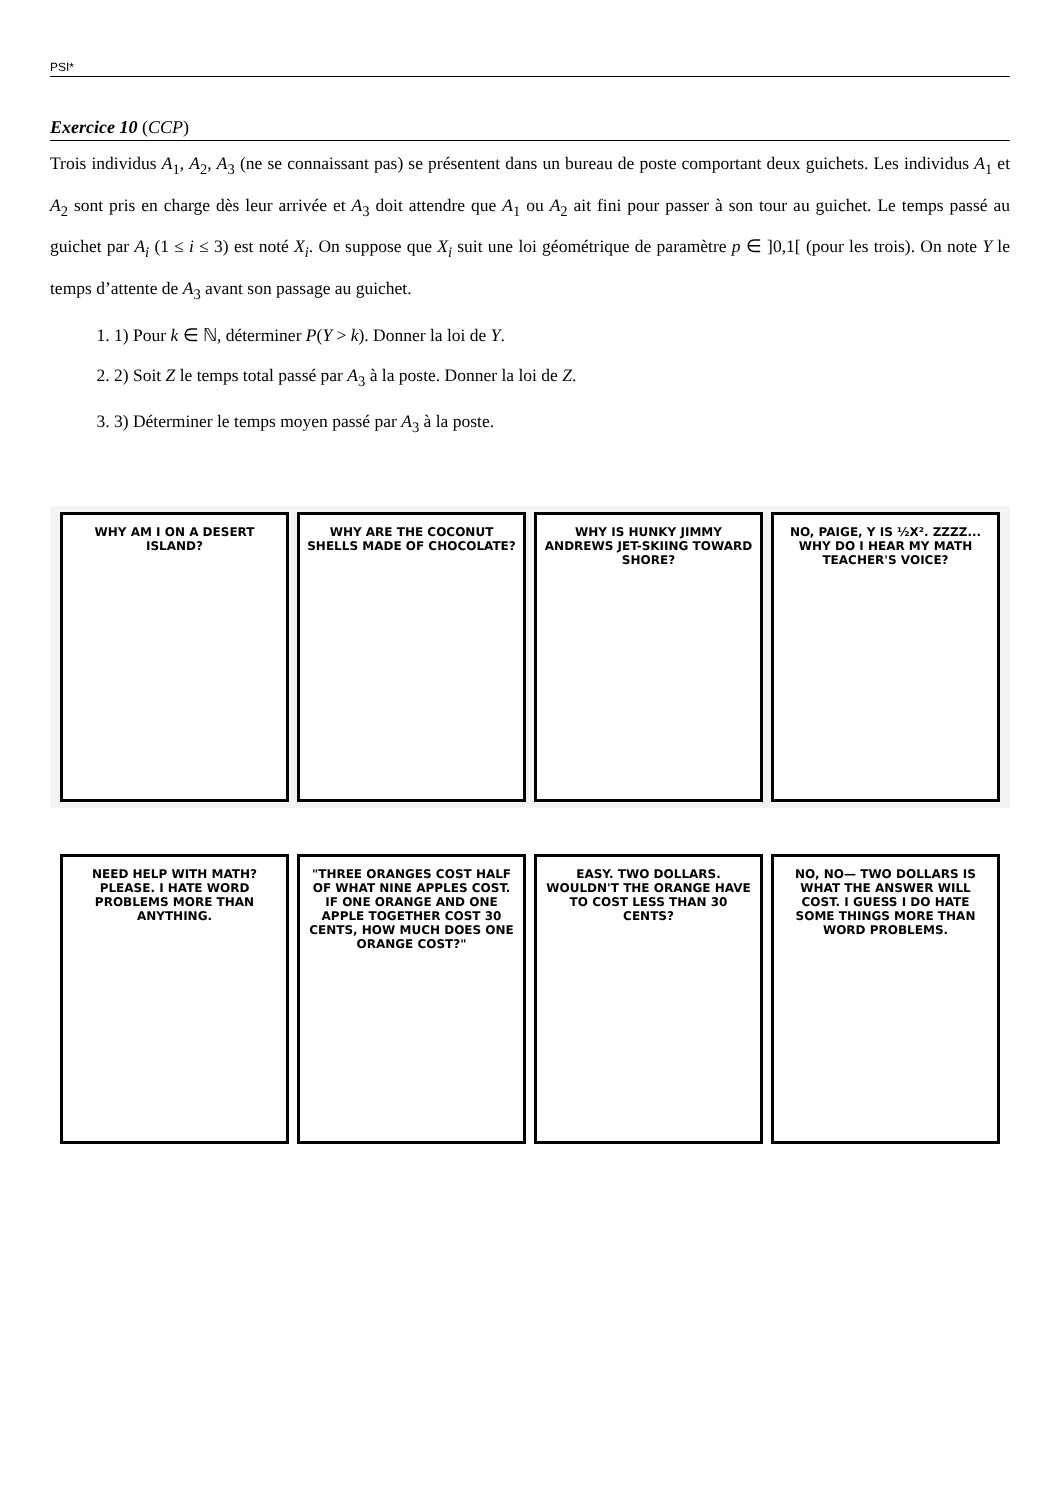PSI*
Exercice 10 (CCP)
Trois individus A<sub>1</sub>, A<sub>2</sub>, A<sub>3</sub> (ne se connaissant pas) se présentent dans un bureau de poste comportant deux guichets. Les individus A<sub>1</sub> et A<sub>2</sub> sont pris en charge dès leur arrivée et A<sub>3</sub> doit attendre que A<sub>1</sub> ou A<sub>2</sub> ait fini pour passer à son tour au guichet. Le temps passé au guichet par A<sub>i</sub> (1 ≤ i ≤ 3) est noté X<sub>i</sub>. On suppose que X<sub>i</sub> suit une loi géométrique de paramètre p ∈ ]0,1[ (pour les trois). On note Y le temps d’attente de A<sub>3</sub> avant son passage au guichet.
1. 1) Pour k ∈ ℕ, déterminer P(Y > k). Donner la loi de Y.
2. 2) Soit Z le temps total passé par A<sub>3</sub> à la poste. Donner la loi de Z.
3. 3) Déterminer le temps moyen passé par A<sub>3</sub> à la poste.
WHY AM I ON A DESERT ISLAND? WHY ARE THE COCONUT SHELLS MADE OF CHOCOLATE?
WHY IS HUNKY JIMMY ANDREWS JET-SKIING TOWARD SHORE?
NO, PAIGE, Y IS ½X². ZZZZ... WHY DO I HEAR MY MATH TEACHER'S VOICE?
NEED HELP WITH MATH? PLEASE. I HATE WORD PROBLEMS MORE THAN ANYTHING.
"THREE ORANGES COST HALF OF WHAT NINE APPLES COST. IF ONE ORANGE AND ONE APPLE TOGETHER COST 30 CENTS, HOW MUCH DOES ONE ORANGE COST?"
EASY. TWO DOLLARS. WOULDN'T THE ORANGE HAVE TO COST LESS THAN 30 CENTS?
NO, NO— TWO DOLLARS IS WHAT THE ANSWER WILL COST. I GUESS I DO HATE SOME THINGS MORE THAN WORD PROBLEMS.